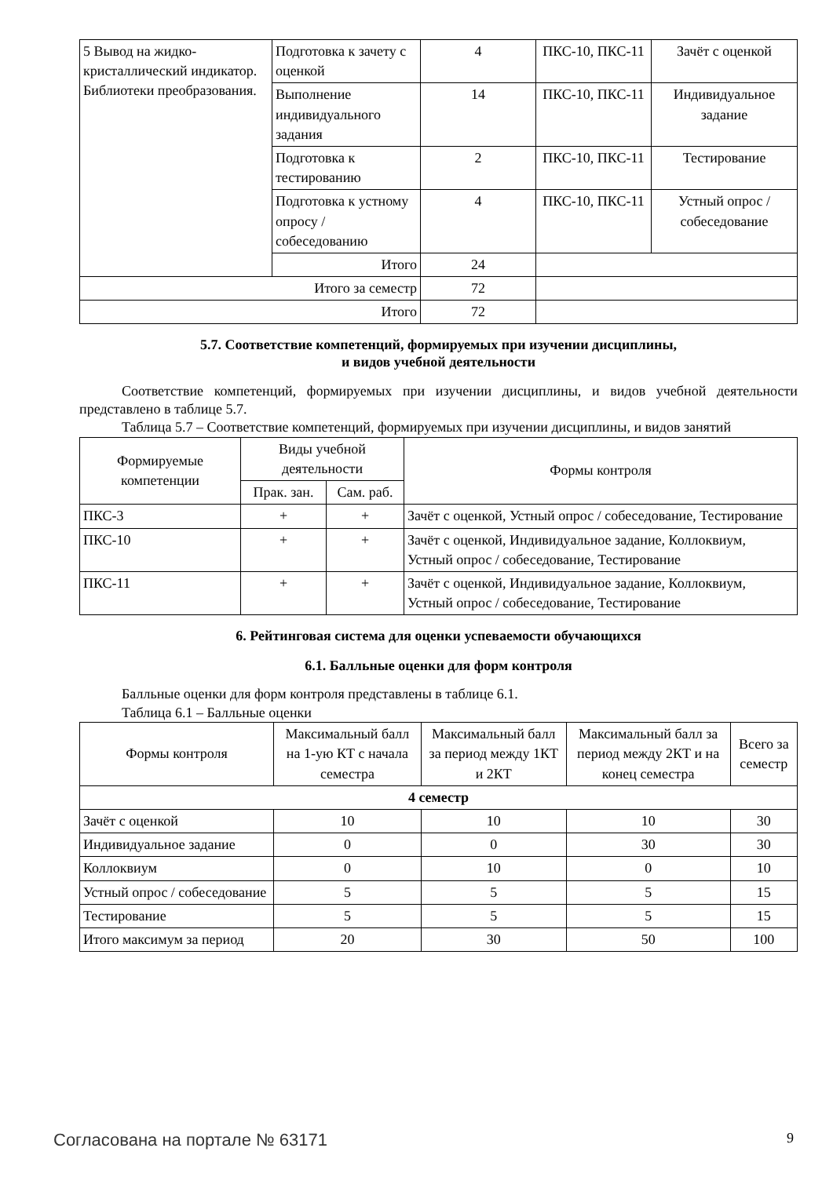| 5 Вывод на жидко-кристаллический индикатор. Библиотеки преобразования. | Подготовка к зачету с оценкой | 4 | ПКС-10, ПКС-11 | Зачёт с оценкой |
| | Выполнение индивидуального задания | 14 | ПКС-10, ПКС-11 | Индивидуальное задание |
| | Подготовка к тестированию | 2 | ПКС-10, ПКС-11 | Тестирование |
| | Подготовка к устному опросу / собеседованию | 4 | ПКС-10, ПКС-11 | Устный опрос / собеседование |
| | Итого | 24 | | |
| Итого за семестр | | 72 | | |
| Итого | | 72 | | |
5.7. Соответствие компетенций, формируемых при изучении дисциплины,
и видов учебной деятельности
Соответствие компетенций, формируемых при изучении дисциплины, и видов учебной деятельности представлено в таблице 5.7.
Таблица 5.7 – Соответствие компетенций, формируемых при изучении дисциплины, и видов занятий
| Формируемые компетенции | Виды учебной деятельности | | Формы контроля |
| --- | --- | --- | --- |
| | Прак. зан. | Сам. раб. | |
| ПКС-3 | + | + | Зачёт с оценкой, Устный опрос / собеседование, Тестирование |
| ПКС-10 | + | + | Зачёт с оценкой, Индивидуальное задание, Коллоквиум, Устный опрос / собеседование, Тестирование |
| ПКС-11 | + | + | Зачёт с оценкой, Индивидуальное задание, Коллоквиум, Устный опрос / собеседование, Тестирование |
6. Рейтинговая система для оценки успеваемости обучающихся
6.1. Балльные оценки для форм контроля
Балльные оценки для форм контроля представлены в таблице 6.1.
Таблица 6.1 – Балльные оценки
| Формы контроля | Максимальный балл на 1-ую КТ с начала семестра | Максимальный балл за период между 1КТ и 2КТ | Максимальный балл за период между 2КТ и на конец семестра | Всего за семестр |
| --- | --- | --- | --- | --- |
| 4 семестр | | | | |
| Зачёт с оценкой | 10 | 10 | 10 | 30 |
| Индивидуальное задание | 0 | 0 | 30 | 30 |
| Коллоквиум | 0 | 10 | 0 | 10 |
| Устный опрос / собеседование | 5 | 5 | 5 | 15 |
| Тестирование | 5 | 5 | 5 | 15 |
| Итого максимум за период | 20 | 30 | 50 | 100 |
Согласована на портале № 63171 9